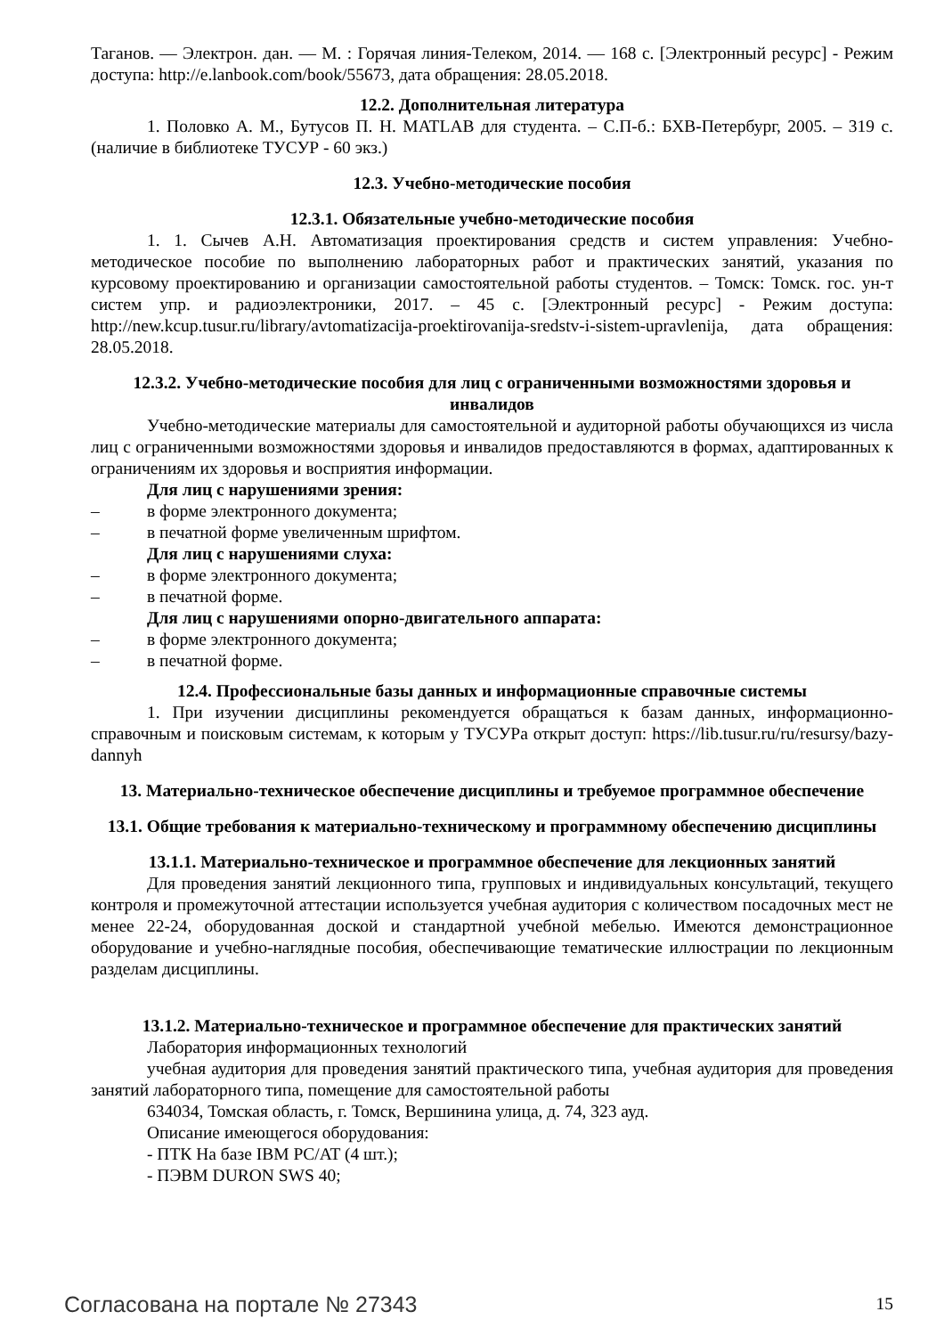Таганов. — Электрон. дан. — М. : Горячая линия-Телеком, 2014. — 168 с. [Электронный ресурс] - Режим доступа: http://e.lanbook.com/book/55673, дата обращения: 28.05.2018.
12.2. Дополнительная литература
1. Половко А. М., Бутусов П. Н. MATLAB для студента. – С.П-б.: БХВ-Петербург, 2005. – 319 с. (наличие в библиотеке ТУСУР - 60 экз.)
12.3. Учебно-методические пособия
12.3.1. Обязательные учебно-методические пособия
1. 1. Сычев А.Н. Автоматизация проектирования средств и систем управления: Учебно-методическое пособие по выполнению лабораторных работ и практических занятий, указания по курсовому проектированию и организации самостоятельной работы студентов. – Томск: Томск. гос. ун-т систем упр. и радиоэлектроники, 2017. – 45 с. [Электронный ресурс] - Режим доступа: http://new.kcup.tusur.ru/library/avtomatizacija-proektirovanija-sredstv-i-sistem-upravlenija, дата обращения: 28.05.2018.
12.3.2. Учебно-методические пособия для лиц с ограниченными возможностями здоровья и инвалидов
Учебно-методические материалы для самостоятельной и аудиторной работы обучающихся из числа лиц с ограниченными возможностями здоровья и инвалидов предоставляются в формах, адаптированных к ограничениям их здоровья и восприятия информации.
Для лиц с нарушениями зрения:
– в форме электронного документа;
– в печатной форме увеличенным шрифтом.
Для лиц с нарушениями слуха:
– в форме электронного документа;
– в печатной форме.
Для лиц с нарушениями опорно-двигательного аппарата:
– в форме электронного документа;
– в печатной форме.
12.4. Профессиональные базы данных и информационные справочные системы
1. При изучении дисциплины рекомендуется обращаться к базам данных, информационно-справочным и поисковым системам, к которым у ТУСУРа открыт доступ: https://lib.tusur.ru/ru/resursy/bazy-dannyh
13. Материально-техническое обеспечение дисциплины и требуемое программное обеспечение
13.1. Общие требования к материально-техническому и программному обеспечению дисциплины
13.1.1. Материально-техническое и программное обеспечение для лекционных занятий
Для проведения занятий лекционного типа, групповых и индивидуальных консультаций, текущего контроля и промежуточной аттестации используется учебная аудитория с количеством посадочных мест не менее 22-24, оборудованная доской и стандартной учебной мебелью. Имеются демонстрационное оборудование и учебно-наглядные пособия, обеспечивающие тематические иллюстрации по лекционным разделам дисциплины.
13.1.2. Материально-техническое и программное обеспечение для практических занятий
Лаборатория информационных технологий
учебная аудитория для проведения занятий практического типа, учебная аудитория для проведения занятий лабораторного типа, помещение для самостоятельной работы
634034, Томская область, г. Томск, Вершинина улица, д. 74, 323 ауд.
Описание имеющегося оборудования:
- ПТК На базе IBM PC/AT (4 шт.);
- ПЭВМ DURON SWS 40;
Согласована на портале № 27343 15